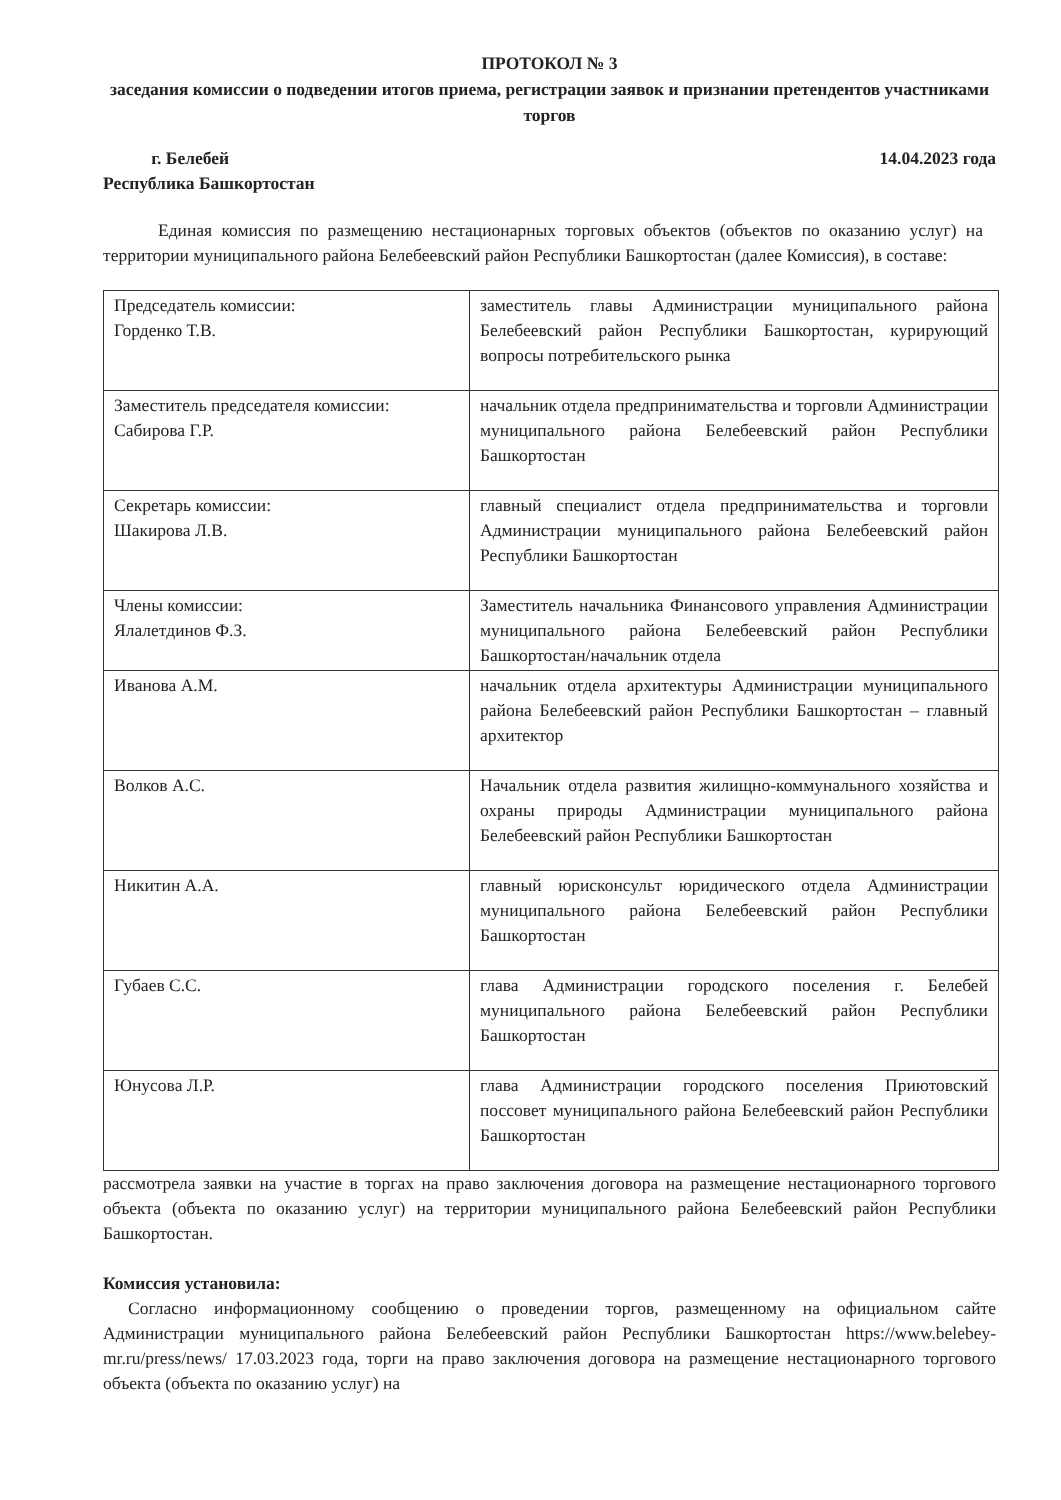ПРОТОКОЛ № 3
заседания комиссии о подведении итогов приема, регистрации заявок и признании претендентов участниками торгов
г. Белебей
Республика Башкортостан
14.04.2023 года
Единая комиссия по размещению нестационарных торговых объектов (объектов по оказанию услуг) на территории муниципального района Белебеевский район Республики Башкортостан (далее Комиссия), в составе:
| Председатель комиссии: Горденко Т.В. | заместитель главы Администрации муниципального района Белебеевский район Республики Башкортостан, курирующий вопросы потребительского рынка |
| Заместитель председателя комиссии: Сабирова Г.Р. | начальник отдела предпринимательства и торговли Администрации муниципального района Белебеевский район Республики Башкортостан |
| Секретарь комиссии: Шакирова Л.В. | главный специалист отдела предпринимательства и торговли Администрации муниципального района Белебеевский район Республики Башкортостан |
| Члены комиссии: Ялалетдинов Ф.З. | Заместитель начальника Финансового управления Администрации муниципального района Белебеевский район Республики Башкортостан/начальник отдела |
| Иванова А.М. | начальник отдела архитектуры Администрации муниципального района Белебеевский район Республики Башкортостан – главный архитектор |
| Волков А.С. | Начальник отдела развития жилищно-коммунального хозяйства и охраны природы Администрации муниципального района Белебеевский район Республики Башкортостан |
| Никитин А.А. | главный юрисконсульт юридического отдела Администрации муниципального района Белебеевский район Республики Башкортостан |
| Губаев С.С. | глава Администрации городского поселения г. Белебей муниципального района Белебеевский район Республики Башкортостан |
| Юнусова Л.Р. | глава Администрации городского поселения Приютовский поссовет муниципального района Белебеевский район Республики Башкортостан |
рассмотрела заявки на участие в торгах на право заключения договора на размещение нестационарного торгового объекта (объекта по оказанию услуг) на территории муниципального района Белебеевский район Республики Башкортостан.
Комиссия установила:
Согласно информационному сообщению о проведении торгов, размещенному на официальном сайте Администрации муниципального района Белебеевский район Республики Башкортостан https://www.belebey-mr.ru/press/news/ 17.03.2023 года, торги на право заключения договора на размещение нестационарного торгового объекта (объекта по оказанию услуг) на